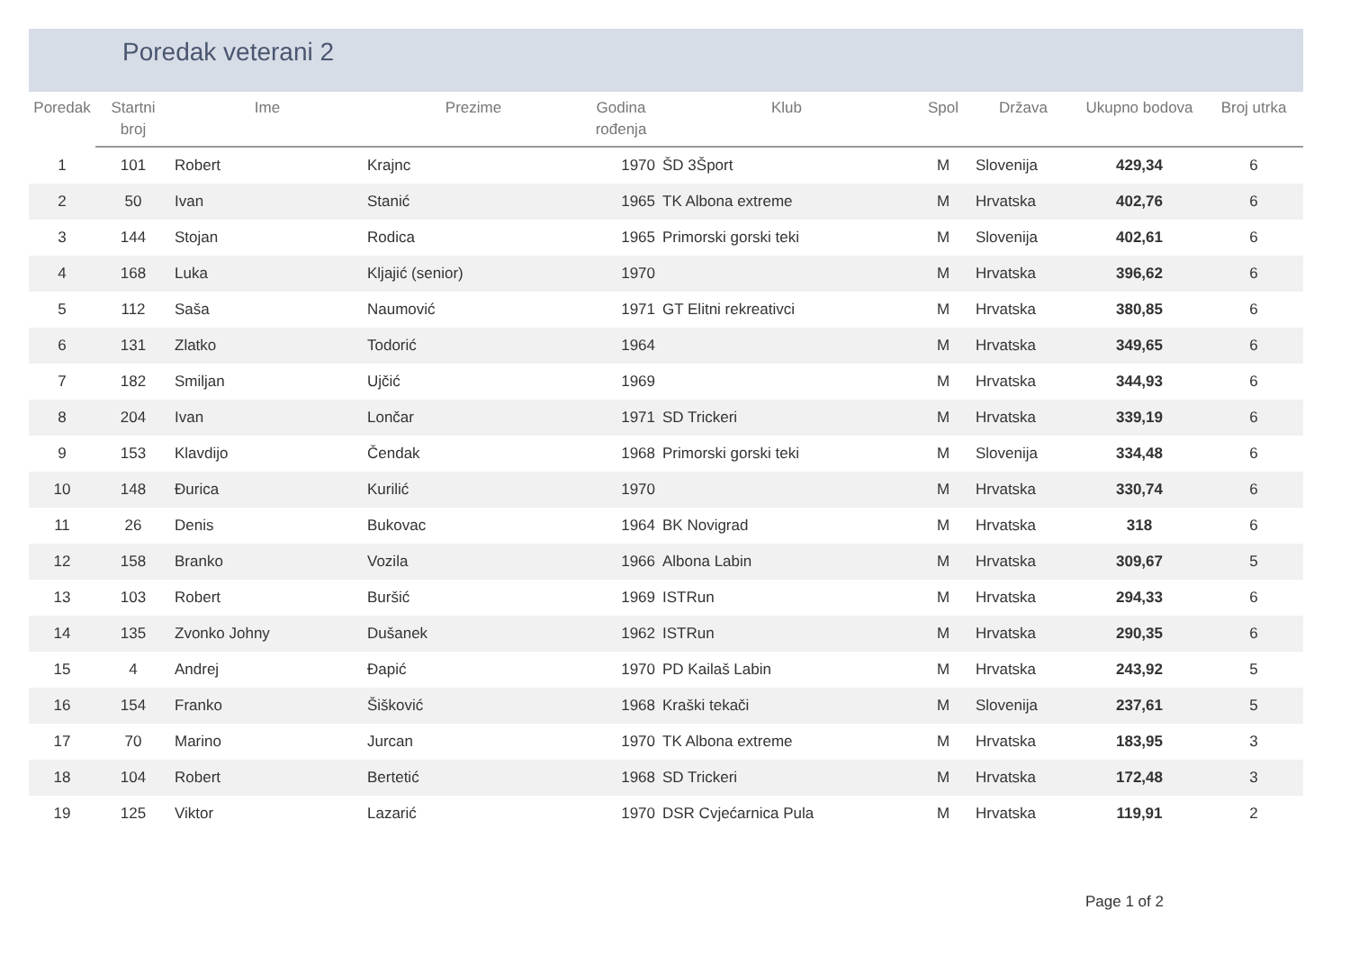Poredak veterani 2
| Poredak | Startni broj | Ime | Prezime | Godina rođenja | Klub | Spol | Država | Ukupno bodova | Broj utrka |
| --- | --- | --- | --- | --- | --- | --- | --- | --- | --- |
| 1 | 101 | Robert | Krajnc | 1970 | ŠD 3Šport | M | Slovenija | 429,34 | 6 |
| 2 | 50 | Ivan | Stanić | 1965 | TK Albona extreme | M | Hrvatska | 402,76 | 6 |
| 3 | 144 | Stojan | Rodica | 1965 | Primorski gorski teki | M | Slovenija | 402,61 | 6 |
| 4 | 168 | Luka | Kljajić (senior) | 1970 | | M | Hrvatska | 396,62 | 6 |
| 5 | 112 | Saša | Naumović | 1971 | GT Elitni rekreativci | M | Hrvatska | 380,85 | 6 |
| 6 | 131 | Zlatko | Todorić | 1964 | | M | Hrvatska | 349,65 | 6 |
| 7 | 182 | Smiljan | Ujčić | 1969 | | M | Hrvatska | 344,93 | 6 |
| 8 | 204 | Ivan | Lončar | 1971 | SD Trickeri | M | Hrvatska | 339,19 | 6 |
| 9 | 153 | Klavdijo | Čendak | 1968 | Primorski gorski teki | M | Slovenija | 334,48 | 6 |
| 10 | 148 | Đurica | Kurilić | 1970 | | M | Hrvatska | 330,74 | 6 |
| 11 | 26 | Denis | Bukovac | 1964 | BK Novigrad | M | Hrvatska | 318 | 6 |
| 12 | 158 | Branko | Vozila | 1966 | Albona Labin | M | Hrvatska | 309,67 | 5 |
| 13 | 103 | Robert | Buršić | 1969 | ISTRun | M | Hrvatska | 294,33 | 6 |
| 14 | 135 | Zvonko Johny | Dušanek | 1962 | ISTRun | M | Hrvatska | 290,35 | 6 |
| 15 | 4 | Andrej | Đapić | 1970 | PD Kailaš Labin | M | Hrvatska | 243,92 | 5 |
| 16 | 154 | Franko | Šišković | 1968 | Kraški tekači | M | Slovenija | 237,61 | 5 |
| 17 | 70 | Marino | Jurcan | 1970 | TK Albona extreme | M | Hrvatska | 183,95 | 3 |
| 18 | 104 | Robert | Bertetić | 1968 | SD Trickeri | M | Hrvatska | 172,48 | 3 |
| 19 | 125 | Viktor | Lazarić | 1970 | DSR Cvjećarnica Pula | M | Hrvatska | 119,91 | 2 |
Page 1 of 2